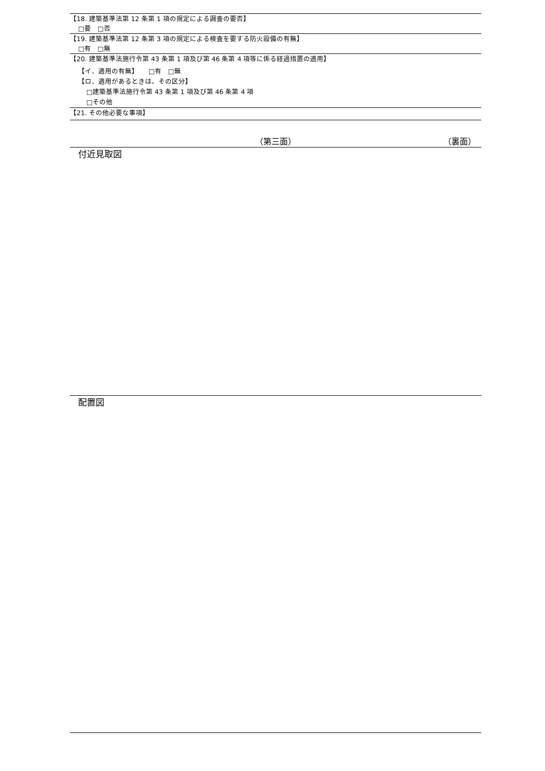【18. 建築基準法第 12 条第 1 項の規定による調査の要否】
□要　□否
【19. 建築基準法第 12 条第 3 項の規定による検査を要する防火設備の有無】
□有　□無
【20. 建築基準法施行令第 43 条第 1 項及び第 46 条第 4 項等に係る経過措置の適用】
【イ．適用の有無】　　□有　□無
【ロ．適用があるときは、その区分】
□建築基準法施行令第 43 条第 1 項及び第 46 条第 4 項
□その他
【21. その他必要な事項】
（第三面） （裏面）
付近見取図
配置図